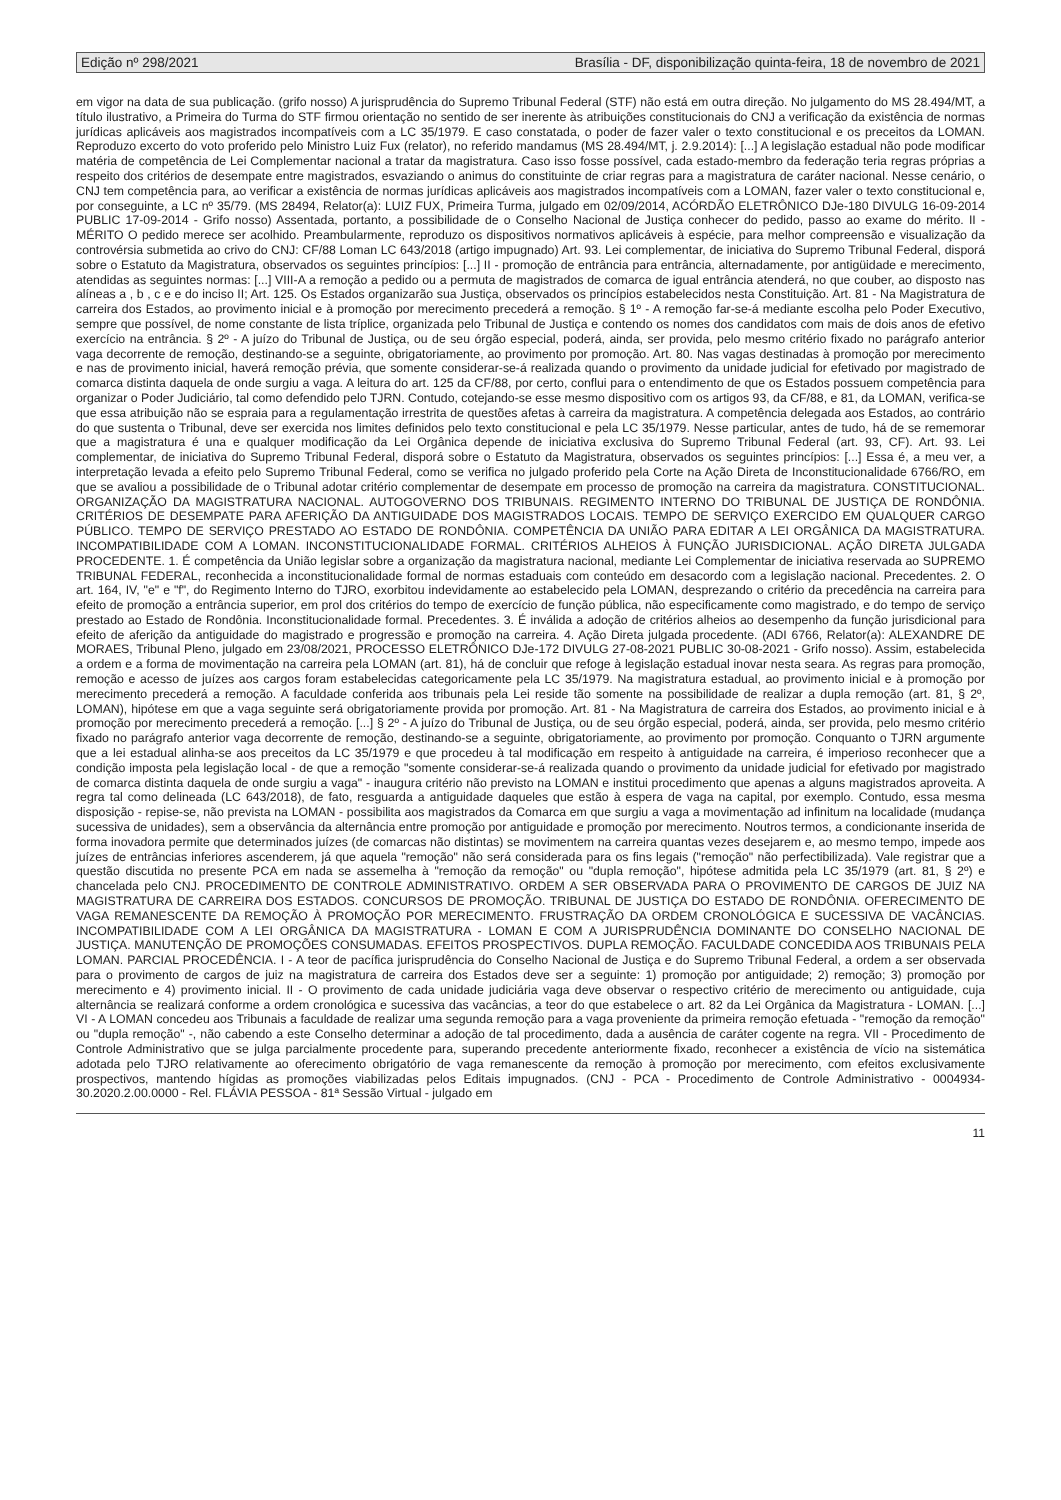Edição nº 298/2021 Brasília - DF, disponibilização quinta-feira, 18 de novembro de 2021
em vigor na data de sua publicação. (grifo nosso) A jurisprudência do Supremo Tribunal Federal (STF) não está em outra direção. No julgamento do MS 28.494/MT, a título ilustrativo, a Primeira do Turma do STF firmou orientação no sentido de ser inerente às atribuições constitucionais do CNJ a verificação da existência de normas jurídicas aplicáveis aos magistrados incompatíveis com a LC 35/1979. E caso constatada, o poder de fazer valer o texto constitucional e os preceitos da LOMAN. Reproduzo excerto do voto proferido pelo Ministro Luiz Fux (relator), no referido mandamus (MS 28.494/MT, j. 2.9.2014): [...] A legislação estadual não pode modificar matéria de competência de Lei Complementar nacional a tratar da magistratura. Caso isso fosse possível, cada estado-membro da federação teria regras próprias a respeito dos critérios de desempate entre magistrados, esvaziando o animus do constituinte de criar regras para a magistratura de caráter nacional. Nesse cenário, o CNJ tem competência para, ao verificar a existência de normas jurídicas aplicáveis aos magistrados incompatíveis com a LOMAN, fazer valer o texto constitucional e, por conseguinte, a LC nº 35/79. (MS 28494, Relator(a): LUIZ FUX, Primeira Turma, julgado em 02/09/2014, ACÓRDÃO ELETRÔNICO DJe-180 DIVULG 16-09-2014 PUBLIC 17-09-2014 - Grifo nosso) Assentada, portanto, a possibilidade de o Conselho Nacional de Justiça conhecer do pedido, passo ao exame do mérito. II - MÉRITO O pedido merece ser acolhido. Preambularmente, reproduzo os dispositivos normativos aplicáveis à espécie, para melhor compreensão e visualização da controvérsia submetida ao crivo do CNJ: CF/88 Loman LC 643/2018 (artigo impugnado) Art. 93. Lei complementar, de iniciativa do Supremo Tribunal Federal, disporá sobre o Estatuto da Magistratura, observados os seguintes princípios: [...] II - promoção de entrância para entrância, alternadamente, por antigüidade e merecimento, atendidas as seguintes normas: [...] VIII-A a remoção a pedido ou a permuta de magistrados de comarca de igual entrância atenderá, no que couber, ao disposto nas alíneas a , b , c e e do inciso II; Art. 125. Os Estados organizarão sua Justiça, observados os princípios estabelecidos nesta Constituição. Art. 81 - Na Magistratura de carreira dos Estados, ao provimento inicial e à promoção por merecimento precederá a remoção. § 1º - A remoção far-se-á mediante escolha pelo Poder Executivo, sempre que possível, de nome constante de lista tríplice, organizada pelo Tribunal de Justiça e contendo os nomes dos candidatos com mais de dois anos de efetivo exercício na entrância. § 2º - A juízo do Tribunal de Justiça, ou de seu órgão especial, poderá, ainda, ser provida, pelo mesmo critério fixado no parágrafo anterior vaga decorrente de remoção, destinando-se a seguinte, obrigatoriamente, ao provimento por promoção. Art. 80. Nas vagas destinadas à promoção por merecimento e nas de provimento inicial, haverá remoção prévia, que somente considerar-se-á realizada quando o provimento da unidade judicial for efetivado por magistrado de comarca distinta daquela de onde surgiu a vaga. A leitura do art. 125 da CF/88, por certo, conflui para o entendimento de que os Estados possuem competência para organizar o Poder Judiciário, tal como defendido pelo TJRN. Contudo, cotejando-se esse mesmo dispositivo com os artigos 93, da CF/88, e 81, da LOMAN, verifica-se que essa atribuição não se espraia para a regulamentação irrestrita de questões afetas à carreira da magistratura. A competência delegada aos Estados, ao contrário do que sustenta o Tribunal, deve ser exercida nos limites definidos pelo texto constitucional e pela LC 35/1979. Nesse particular, antes de tudo, há de se rememorar que a magistratura é una e qualquer modificação da Lei Orgânica depende de iniciativa exclusiva do Supremo Tribunal Federal (art. 93, CF). Art. 93. Lei complementar, de iniciativa do Supremo Tribunal Federal, disporá sobre o Estatuto da Magistratura, observados os seguintes princípios: [...] Essa é, a meu ver, a interpretação levada a efeito pelo Supremo Tribunal Federal, como se verifica no julgado proferido pela Corte na Ação Direta de Inconstitucionalidade 6766/RO, em que se avaliou a possibilidade de o Tribunal adotar critério complementar de desempate em processo de promoção na carreira da magistratura. CONSTITUCIONAL. ORGANIZAÇÃO DA MAGISTRATURA NACIONAL. AUTOGOVERNO DOS TRIBUNAIS. REGIMENTO INTERNO DO TRIBUNAL DE JUSTIÇA DE RONDÔNIA. CRITÉRIOS DE DESEMPATE PARA AFERIÇÃO DA ANTIGUIDADE DOS MAGISTRADOS LOCAIS. TEMPO DE SERVIÇO EXERCIDO EM QUALQUER CARGO PÚBLICO. TEMPO DE SERVIÇO PRESTADO AO ESTADO DE RONDÔNIA. COMPETÊNCIA DA UNIÃO PARA EDITAR A LEI ORGÂNICA DA MAGISTRATURA. INCOMPATIBILIDADE COM A LOMAN. INCONSTITUCIONALIDADE FORMAL. CRITÉRIOS ALHEIOS À FUNÇÃO JURISDICIONAL. AÇÃO DIRETA JULGADA PROCEDENTE. 1. É competência da União legislar sobre a organização da magistratura nacional, mediante Lei Complementar de iniciativa reservada ao SUPREMO TRIBUNAL FEDERAL, reconhecida a inconstitucionalidade formal de normas estaduais com conteúdo em desacordo com a legislação nacional. Precedentes. 2. O art. 164, IV, "e" e "f", do Regimento Interno do TJRO, exorbitou indevidamente ao estabelecido pela LOMAN, desprezando o critério da precedência na carreira para efeito de promoção a entrância superior, em prol dos critérios do tempo de exercício de função pública, não especificamente como magistrado, e do tempo de serviço prestado ao Estado de Rondônia. Inconstitucionalidade formal. Precedentes. 3. É inválida a adoção de critérios alheios ao desempenho da função jurisdicional para efeito de aferição da antiguidade do magistrado e progressão e promoção na carreira. 4. Ação Direta julgada procedente. (ADI 6766, Relator(a): ALEXANDRE DE MORAES, Tribunal Pleno, julgado em 23/08/2021, PROCESSO ELETRÔNICO DJe-172 DIVULG 27-08-2021 PUBLIC 30-08-2021 - Grifo nosso). Assim, estabelecida a ordem e a forma de movimentação na carreira pela LOMAN (art. 81), há de concluir que refoge à legislação estadual inovar nesta seara. As regras para promoção, remoção e acesso de juízes aos cargos foram estabelecidas categoricamente pela LC 35/1979. Na magistratura estadual, ao provimento inicial e à promoção por merecimento precederá a remoção. A faculdade conferida aos tribunais pela Lei reside tão somente na possibilidade de realizar a dupla remoção (art. 81, § 2º, LOMAN), hipótese em que a vaga seguinte será obrigatoriamente provida por promoção. Art. 81 - Na Magistratura de carreira dos Estados, ao provimento inicial e à promoção por merecimento precederá a remoção. [...] § 2º - A juízo do Tribunal de Justiça, ou de seu órgão especial, poderá, ainda, ser provida, pelo mesmo critério fixado no parágrafo anterior vaga decorrente de remoção, destinando-se a seguinte, obrigatoriamente, ao provimento por promoção. Conquanto o TJRN argumente que a lei estadual alinha-se aos preceitos da LC 35/1979 e que procedeu à tal modificação em respeito à antiguidade na carreira, é imperioso reconhecer que a condição imposta pela legislação local - de que a remoção "somente considerar-se-á realizada quando o provimento da unidade judicial for efetivado por magistrado de comarca distinta daquela de onde surgiu a vaga" - inaugura critério não previsto na LOMAN e institui procedimento que apenas a alguns magistrados aproveita. A regra tal como delineada (LC 643/2018), de fato, resguarda a antiguidade daqueles que estão à espera de vaga na capital, por exemplo. Contudo, essa mesma disposição - repise-se, não prevista na LOMAN - possibilita aos magistrados da Comarca em que surgiu a vaga a movimentação ad infinitum na localidade (mudança sucessiva de unidades), sem a observância da alternância entre promoção por antiguidade e promoção por merecimento. Noutros termos, a condicionante inserida de forma inovadora permite que determinados juízes (de comarcas não distintas) se movimentem na carreira quantas vezes desejarem e, ao mesmo tempo, impede aos juízes de entrâncias inferiores ascenderem, já que aquela "remoção" não será considerada para os fins legais ("remoção" não perfectibilizada). Vale registrar que a questão discutida no presente PCA em nada se assemelha à "remoção da remoção" ou "dupla remoção", hipótese admitida pela LC 35/1979 (art. 81, § 2º) e chancelada pelo CNJ. PROCEDIMENTO DE CONTROLE ADMINISTRATIVO. ORDEM A SER OBSERVADA PARA O PROVIMENTO DE CARGOS DE JUIZ NA MAGISTRATURA DE CARREIRA DOS ESTADOS. CONCURSOS DE PROMOÇÃO. TRIBUNAL DE JUSTIÇA DO ESTADO DE RONDÔNIA. OFERECIMENTO DE VAGA REMANESCENTE DA REMOÇÃO À PROMOÇÃO POR MERECIMENTO. FRUSTRAÇÃO DA ORDEM CRONOLÓGICA E SUCESSIVA DE VACÂNCIAS. INCOMPATIBILIDADE COM A LEI ORGÂNICA DA MAGISTRATURA - LOMAN E COM A JURISPRUDÊNCIA DOMINANTE DO CONSELHO NACIONAL DE JUSTIÇA. MANUTENÇÃO DE PROMOÇÕES CONSUMADAS. EFEITOS PROSPECTIVOS. DUPLA REMOÇÃO. FACULDADE CONCEDIDA AOS TRIBUNAIS PELA LOMAN. PARCIAL PROCEDÊNCIA. I - A teor de pacífica jurisprudência do Conselho Nacional de Justiça e do Supremo Tribunal Federal, a ordem a ser observada para o provimento de cargos de juiz na magistratura de carreira dos Estados deve ser a seguinte: 1) promoção por antiguidade; 2) remoção; 3) promoção por merecimento e 4) provimento inicial. II - O provimento de cada unidade judiciária vaga deve observar o respectivo critério de merecimento ou antiguidade, cuja alternância se realizará conforme a ordem cronológica e sucessiva das vacâncias, a teor do que estabelece o art. 82 da Lei Orgânica da Magistratura - LOMAN. [...] VI - A LOMAN concedeu aos Tribunais a faculdade de realizar uma segunda remoção para a vaga proveniente da primeira remoção efetuada - "remoção da remoção" ou "dupla remoção" -, não cabendo a este Conselho determinar a adoção de tal procedimento, dada a ausência de caráter cogente na regra. VII - Procedimento de Controle Administrativo que se julga parcialmente procedente para, superando precedente anteriormente fixado, reconhecer a existência de vício na sistemática adotada pelo TJRO relativamente ao oferecimento obrigatório de vaga remanescente da remoção à promoção por merecimento, com efeitos exclusivamente prospectivos, mantendo hígidas as promoções viabilizadas pelos Editais impugnados. (CNJ - PCA - Procedimento de Controle Administrativo - 0004934-30.2020.2.00.0000 - Rel. FLÁVIA PESSOA - 81ª Sessão Virtual - julgado em
11